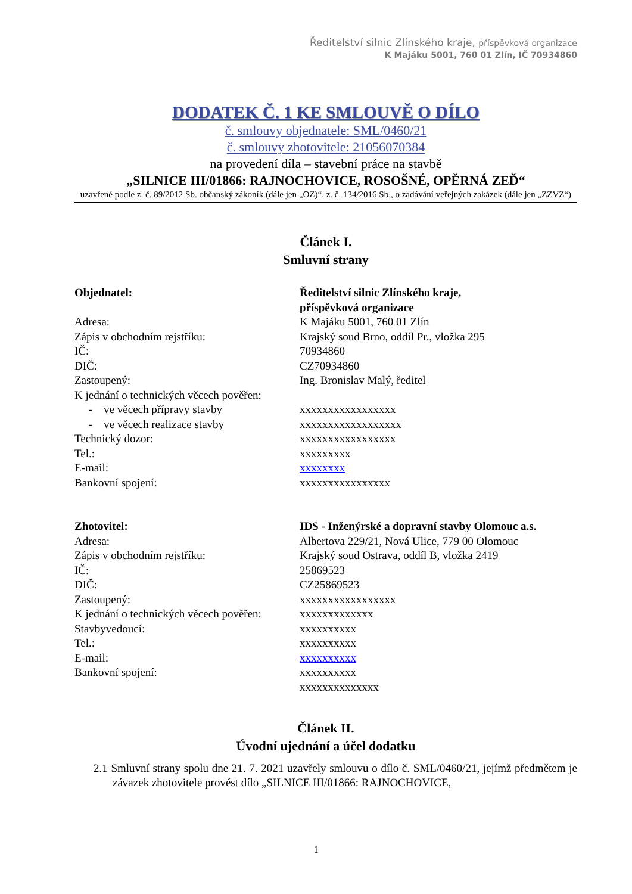Ředitelství silnic Zlínského kraje, příspěvková organizace
K Majáku 5001, 760 01 Zlín, IČ 70934860
DODATEK Č. 1 KE SMLOUVĚ O DÍLO
č. smlouvy objednatele: SML/0460/21
č. smlouvy zhotovitele: 21056070384
na provedení díla – stavební práce na stavbě
„SILNICE III/01866: RAJNOCHOVICE, ROSOŠNÉ, OPĚRNÁ ZEĎ“
uzavřené podle z. č. 89/2012 Sb. občanský zákoník (dále jen „OZ)“, z. č. 134/2016 Sb., o zadávání veřejných zakázek (dále jen „ZZVZ“)
Článek I.
Smluvní strany
Objednatel: Ředitelství silnic Zlínského kraje,
příspěvková organizace
Adresa: K Majáku 5001, 760 01 Zlín
Zápis v obchodním rejstříku: Krajský soud Brno, oddíl Pr., vložka 295
IČ: 70934860
DIČ: CZ70934860
Zastoupený: Ing. Bronislav Malý, ředitel
K jednání o technických věcech pověřen:
- ve věcech přípravy stavby xxxxxxxxxxxxxxxxx
- ve věcech realizace stavby xxxxxxxxxxxxxxxxxx
Technický dozor: xxxxxxxxxxxxxxxxx
Tel.: xxxxxxxxx
E-mail: xxxxxxxx
Bankovní spojení: xxxxxxxxxxxxxxxx
Zhotovitel: IDS - Inženýrské a dopravní stavby Olomouc a.s.
Adresa: Albertova 229/21, Nová Ulice, 779 00 Olomouc
Zápis v obchodním rejstříku: Krajský soud Ostrava, oddíl B, vložka 2419
IČ: 25869523
DIČ: CZ25869523
Zastoupený: xxxxxxxxxxxxxxxxx
K jednání o technických věcech pověřen:
xxxxxxxxxxxxx
Stavbyvedoucí: xxxxxxxxxx
Tel.: xxxxxxxxxx
E-mail: xxxxxxxxxx
Bankovní spojení: xxxxxxxxxx
xxxxxxxxxxxxxx
Článek II.
Úvodní ujednání a účel dodatku
2.1 Smluvní strany spolu dne 21. 7. 2021 uzavřely smlouvu o dílo č. SML/0460/21, jejímž předmětem je závazek zhotovitele provést dílo „SILNICE III/01866: RAJNOCHOVICE,
1